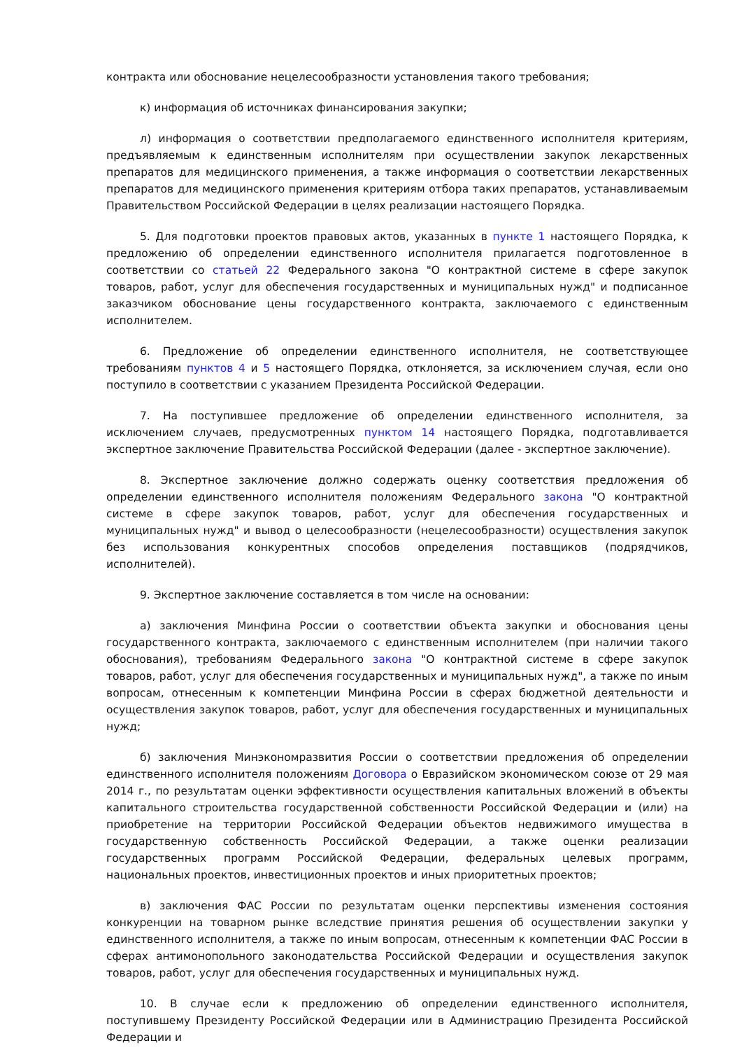контракта или обоснование нецелесообразности установления такого требования;
к) информация об источниках финансирования закупки;
л) информация о соответствии предполагаемого единственного исполнителя критериям, предъявляемым к единственным исполнителям при осуществлении закупок лекарственных препаратов для медицинского применения, а также информация о соответствии лекарственных препаратов для медицинского применения критериям отбора таких препаратов, устанавливаемым Правительством Российской Федерации в целях реализации настоящего Порядка.
5. Для подготовки проектов правовых актов, указанных в пункте 1 настоящего Порядка, к предложению об определении единственного исполнителя прилагается подготовленное в соответствии со статьей 22 Федерального закона "О контрактной системе в сфере закупок товаров, работ, услуг для обеспечения государственных и муниципальных нужд" и подписанное заказчиком обоснование цены государственного контракта, заключаемого с единственным исполнителем.
6. Предложение об определении единственного исполнителя, не соответствующее требованиям пунктов 4 и 5 настоящего Порядка, отклоняется, за исключением случая, если оно поступило в соответствии с указанием Президента Российской Федерации.
7. На поступившее предложение об определении единственного исполнителя, за исключением случаев, предусмотренных пунктом 14 настоящего Порядка, подготавливается экспертное заключение Правительства Российской Федерации (далее - экспертное заключение).
8. Экспертное заключение должно содержать оценку соответствия предложения об определении единственного исполнителя положениям Федерального закона "О контрактной системе в сфере закупок товаров, работ, услуг для обеспечения государственных и муниципальных нужд" и вывод о целесообразности (нецелесообразности) осуществления закупок без использования конкурентных способов определения поставщиков (подрядчиков, исполнителей).
9. Экспертное заключение составляется в том числе на основании:
а) заключения Минфина России о соответствии объекта закупки и обоснования цены государственного контракта, заключаемого с единственным исполнителем (при наличии такого обоснования), требованиям Федерального закона "О контрактной системе в сфере закупок товаров, работ, услуг для обеспечения государственных и муниципальных нужд", а также по иным вопросам, отнесенным к компетенции Минфина России в сферах бюджетной деятельности и осуществления закупок товаров, работ, услуг для обеспечения государственных и муниципальных нужд;
б) заключения Минэкономразвития России о соответствии предложения об определении единственного исполнителя положениям Договора о Евразийском экономическом союзе от 29 мая 2014 г., по результатам оценки эффективности осуществления капитальных вложений в объекты капитального строительства государственной собственности Российской Федерации и (или) на приобретение на территории Российской Федерации объектов недвижимого имущества в государственную собственность Российской Федерации, а также оценки реализации государственных программ Российской Федерации, федеральных целевых программ, национальных проектов, инвестиционных проектов и иных приоритетных проектов;
в) заключения ФАС России по результатам оценки перспективы изменения состояния конкуренции на товарном рынке вследствие принятия решения об осуществлении закупки у единственного исполнителя, а также по иным вопросам, отнесенным к компетенции ФАС России в сферах антимонопольного законодательства Российской Федерации и осуществления закупок товаров, работ, услуг для обеспечения государственных и муниципальных нужд.
10. В случае если к предложению об определении единственного исполнителя, поступившему Президенту Российской Федерации или в Администрацию Президента Российской Федерации и